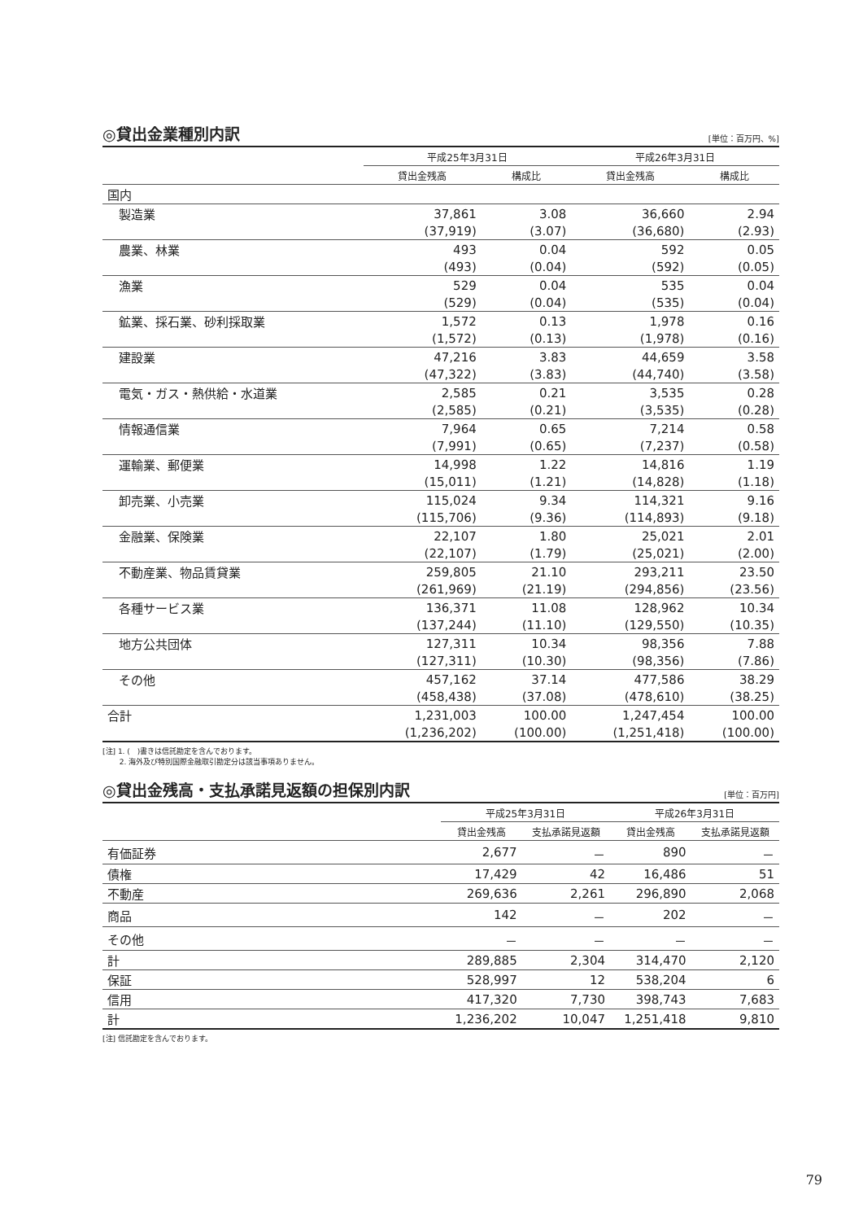◎貸出金業種別内訳 [単位：百万円、%]
| | 平成25年3月31日 | | 平成26年3月31日 | |
| --- | --- | --- | --- | --- |
| | 貸出金残高 | 構成比 | 貸出金残高 | 構成比 |
| 国内 | | | | |
| 製造業 | 37,861 | 3.08 | 36,660 | 2.94 |
| | (37,919) | (3.07) | (36,680) | (2.93) |
| 農業、林業 | 493 | 0.04 | 592 | 0.05 |
| | (493) | (0.04) | (592) | (0.05) |
| 漁業 | 529 | 0.04 | 535 | 0.04 |
| | (529) | (0.04) | (535) | (0.04) |
| 鉱業、採石業、砂利採取業 | 1,572 | 0.13 | 1,978 | 0.16 |
| | (1,572) | (0.13) | (1,978) | (0.16) |
| 建設業 | 47,216 | 3.83 | 44,659 | 3.58 |
| | (47,322) | (3.83) | (44,740) | (3.58) |
| 電気・ガス・熱供給・水道業 | 2,585 | 0.21 | 3,535 | 0.28 |
| | (2,585) | (0.21) | (3,535) | (0.28) |
| 情報通信業 | 7,964 | 0.65 | 7,214 | 0.58 |
| | (7,991) | (0.65) | (7,237) | (0.58) |
| 運輸業、郵便業 | 14,998 | 1.22 | 14,816 | 1.19 |
| | (15,011) | (1.21) | (14,828) | (1.18) |
| 卸売業、小売業 | 115,024 | 9.34 | 114,321 | 9.16 |
| | (115,706) | (9.36) | (114,893) | (9.18) |
| 金融業、保険業 | 22,107 | 1.80 | 25,021 | 2.01 |
| | (22,107) | (1.79) | (25,021) | (2.00) |
| 不動産業、物品賃貸業 | 259,805 | 21.10 | 293,211 | 23.50 |
| | (261,969) | (21.19) | (294,856) | (23.56) |
| 各種サービス業 | 136,371 | 11.08 | 128,962 | 10.34 |
| | (137,244) | (11.10) | (129,550) | (10.35) |
| 地方公共団体 | 127,311 | 10.34 | 98,356 | 7.88 |
| | (127,311) | (10.30) | (98,356) | (7.86) |
| その他 | 457,162 | 37.14 | 477,586 | 38.29 |
| | (458,438) | (37.08) | (478,610) | (38.25) |
| 合計 | 1,231,003 | 100.00 | 1,247,454 | 100.00 |
| | (1,236,202) | (100.00) | (1,251,418) | (100.00) |
[注] 1. (　)書きは信託勘定を含んでおります。
　　 2. 海外及び特別国際金融取引勘定分は該当事項ありません。
◎貸出金残高・支払承諾見返額の担保別内訳 [単位：百万円]
| | 平成25年3月31日 | | 平成26年3月31日 | |
| --- | --- | --- | --- | --- |
| | 貸出金残高 | 支払承諾見返額 | 貸出金残高 | 支払承諾見返額 |
| 有価証券 | 2,677 | － | 890 | － |
| 債権 | 17,429 | 42 | 16,486 | 51 |
| 不動産 | 269,636 | 2,261 | 296,890 | 2,068 |
| 商品 | 142 | － | 202 | － |
| その他 | － | － | － | － |
| 計 | 289,885 | 2,304 | 314,470 | 2,120 |
| 保証 | 528,997 | 12 | 538,204 | 6 |
| 信用 | 417,320 | 7,730 | 398,743 | 7,683 |
| 計 | 1,236,202 | 10,047 | 1,251,418 | 9,810 |
[注] 信託勘定を含んでおります。
79